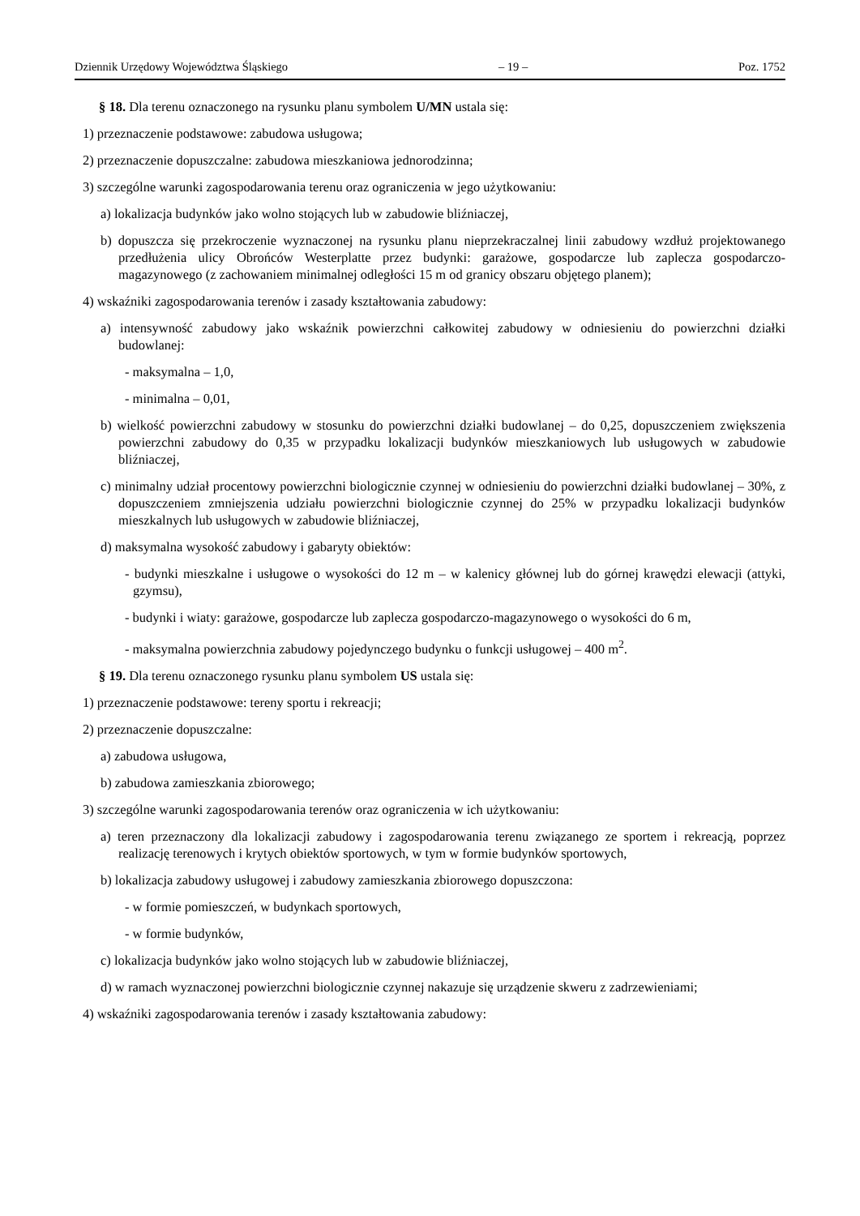Dziennik Urzędowy Województwa Śląskiego – 19 – Poz. 1752
§ 18. Dla terenu oznaczonego na rysunku planu symbolem U/MN ustala się:
1) przeznaczenie podstawowe: zabudowa usługowa;
2) przeznaczenie dopuszczalne: zabudowa mieszkaniowa jednorodzinna;
3) szczególne warunki zagospodarowania terenu oraz ograniczenia w jego użytkowaniu:
a) lokalizacja budynków jako wolno stojących lub w zabudowie bliźniaczej,
b) dopuszcza się przekroczenie wyznaczonej na rysunku planu nieprzekraczalnej linii zabudowy wzdłuż projektowanego przedłużenia ulicy Obrońców Westerplatte przez budynki: garażowe, gospodarcze lub zaplecza gospodarczo-magazynowego (z zachowaniem minimalnej odległości 15 m od granicy obszaru objętego planem);
4) wskaźniki zagospodarowania terenów i zasady kształtowania zabudowy:
a) intensywność zabudowy jako wskaźnik powierzchni całkowitej zabudowy w odniesieniu do powierzchni działki budowlanej:
- maksymalna – 1,0,
- minimalna – 0,01,
b) wielkość powierzchni zabudowy w stosunku do powierzchni działki budowlanej – do 0,25, dopuszczeniem zwiększenia powierzchni zabudowy do 0,35 w przypadku lokalizacji budynków mieszkaniowych lub usługowych w zabudowie bliźniaczej,
c) minimalny udział procentowy powierzchni biologicznie czynnej w odniesieniu do powierzchni działki budowlanej – 30%, z dopuszczeniem zmniejszenia udziału powierzchni biologicznie czynnej do 25% w przypadku lokalizacji budynków mieszkalnych lub usługowych w zabudowie bliźniaczej,
d) maksymalna wysokość zabudowy i gabaryty obiektów:
- budynki mieszkalne i usługowe o wysokości do 12 m – w kalenicy głównej lub do górnej krawędzi elewacji (attyki, gzymsu),
- budynki i wiaty: garażowe, gospodarcze lub zaplecza gospodarczo-magazynowego o wysokości do 6 m,
- maksymalna powierzchnia zabudowy pojedynczego budynku o funkcji usługowej – 400 m<sup>2</sup>.
§ 19. Dla terenu oznaczonego rysunku planu symbolem US ustala się:
1) przeznaczenie podstawowe: tereny sportu i rekreacji;
2) przeznaczenie dopuszczalne:
a) zabudowa usługowa,
b) zabudowa zamieszkania zbiorowego;
3) szczególne warunki zagospodarowania terenów oraz ograniczenia w ich użytkowaniu:
a) teren przeznaczony dla lokalizacji zabudowy i zagospodarowania terenu związanego ze sportem i rekreacją, poprzez realizację terenowych i krytych obiektów sportowych, w tym w formie budynków sportowych,
b) lokalizacja zabudowy usługowej i zabudowy zamieszkania zbiorowego dopuszczona:
- w formie pomieszczeń, w budynkach sportowych,
- w formie budynków,
c) lokalizacja budynków jako wolno stojących lub w zabudowie bliźniaczej,
d) w ramach wyznaczonej powierzchni biologicznie czynnej nakazuje się urządzenie skweru z zadrzewieniami;
4) wskaźniki zagospodarowania terenów i zasady kształtowania zabudowy: